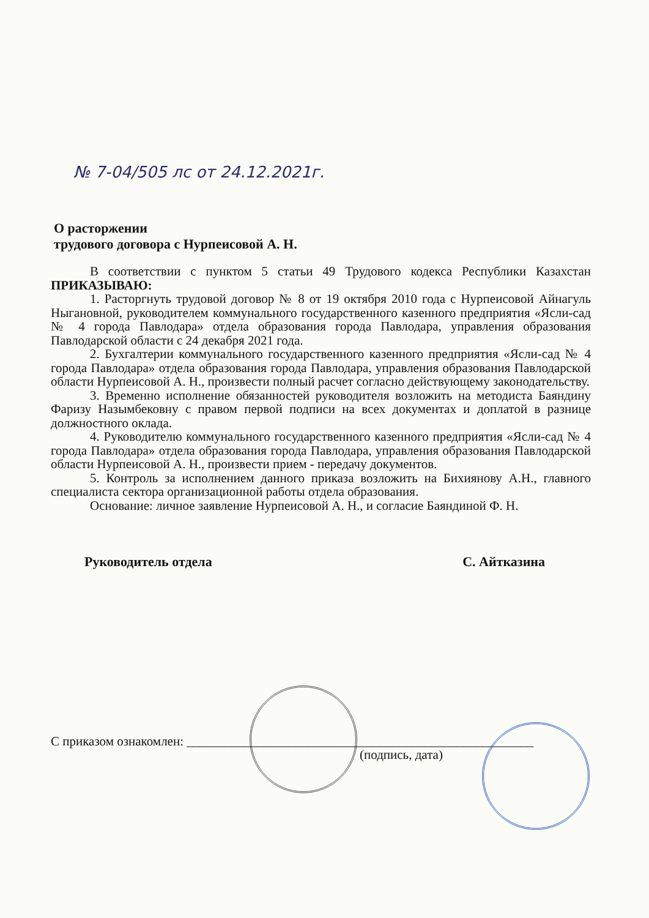№ 7-04/505 лс от 24.12.2021г.
О расторжении
трудового договора с Нурпеисовой А. Н.
В соответствии с пунктом 5 статьи 49 Трудового кодекса Республики Казахстан ПРИКАЗЫВАЮ:
1. Расторгнуть трудовой договор № 8 от 19 октября 2010 года с Нурпеисовой Айнагуль Ныгановной, руководителем коммунального государственного казенного предприятия «Ясли-сад № 4 города Павлодара» отдела образования города Павлодара, управления образования Павлодарской области с 24 декабря 2021 года.
2. Бухгалтерии коммунального государственного казенного предприятия «Ясли-сад № 4 города Павлодара» отдела образования города Павлодара, управления образования Павлодарской области Нурпеисовой А. Н., произвести полный расчет согласно действующему законодательству.
3. Временно исполнение обязанностей руководителя возложить на методиста Баяндину Фаризу Назымбековну с правом первой подписи на всех документах и доплатой в разнице должностного оклада.
4. Руководителю коммунального государственного казенного предприятия «Ясли-сад № 4 города Павлодара» отдела образования города Павлодара, управления образования Павлодарской области Нурпеисовой А. Н., произвести прием - передачу документов.
5. Контроль за исполнением данного приказа возложить на Бихиянову А.Н., главного специалиста сектора организационной работы отдела образования.
Основание: личное заявление Нурпеисовой А. Н., и согласие Баяндиной Ф. Н.
Руководитель отдела С. Айтказина
С приказом ознакомлен: ______________________________________________________
(подпись, дата)